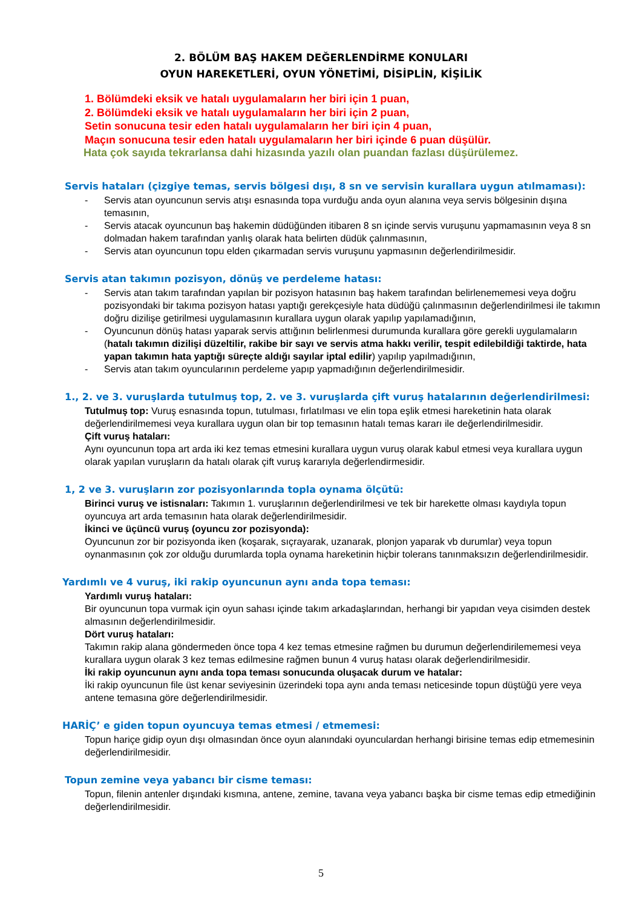2. BÖLÜM BAŞ HAKEM DEĞERLENDİRME KONULARI
OYUN HAREKETLERİ, OYUN YÖNETİMİ, DİSİPLİN, KİŞİLİK
1. Bölümdeki eksik ve hatalı uygulamaların her biri için 1 puan,
2. Bölümdeki eksik ve hatalı uygulamaların her biri için 2 puan,
Setin sonucuna tesir eden hatalı uygulamaların her biri için 4 puan,
Maçın sonucuna tesir eden hatalı uygulamaların her biri içinde 6 puan düşülür.
Hata çok sayıda tekrarlansa dahi hizasında yazılı olan puandan fazlası düşürülemez.
Servis hataları (çizgiye temas, servis bölgesi dışı, 8 sn ve servisin kurallara uygun atılmaması):
- Servis atan oyuncunun servis atışı esnasında topa vurduğu anda oyun alanına veya servis bölgesinin dışına temasının,
- Servis atacak oyuncunun baş hakemin düdüğünden itibaren 8 sn içinde servis vuruşunu yapmamasının veya 8 sn dolmadan hakem tarafından yanlış olarak hata belirten düdük çalınmasının,
- Servis atan oyuncunun topu elden çıkarmadan servis vuruşunu yapmasının değerlendirilmesidir.
Servis atan takımın pozisyon, dönüş ve perdeleme hatası:
- Servis atan takım tarafından yapılan bir pozisyon hatasının baş hakem tarafından belirlenememesi veya doğru pozisyondaki bir takıma pozisyon hatası yaptığı gerekçesiyle hata düdüğü çalınmasının değerlendirilmesi ile takımın doğru dizilişe getirilmesi uygulamasının kurallara uygun olarak yapılıp yapılamadığının,
- Oyuncunun dönüş hatası yaparak servis attığının belirlenmesi durumunda kurallara göre gerekli uygulamaların (hatalı takımın dizilişi düzeltilir, rakibe bir sayı ve servis atma hakkı verilir, tespit edilebildiği taktirde, hata yapan takımın hata yaptığı süreçte aldığı sayılar iptal edilir) yapılıp yapılmadığının,
- Servis atan takım oyuncularının perdeleme yapıp yapmadığının değerlendirilmesidir.
1., 2. ve 3. vuruşlarda tutulmuş top, 2. ve 3. vuruşlarda çift vuruş hatalarının değerlendirilmesi:
Tutulmuş top: Vuruş esnasında topun, tutulması, fırlatılması ve elin topa eşlik etmesi hareketinin hata olarak değerlendirilmemesi veya kurallara uygun olan bir top temasının hatalı temas kararı ile değerlendirilmesidir.
Çift vuruş hataları:
Aynı oyuncunun topa art arda iki kez temas etmesini kurallara uygun vuruş olarak kabul etmesi veya kurallara uygun olarak yapılan vuruşların da hatalı olarak çift vuruş kararıyla değerlendirmesidir.
1, 2 ve 3. vuruşların zor pozisyonlarında topla oynama ölçütü:
Birinci vuruş ve istisnaları: Takımın 1. vuruşlarının değerlendirilmesi ve tek bir harekette olması kaydıyla topun oyuncuya art arda temasının hata olarak değerlendirilmesidir.
İkinci ve üçüncü vuruş (oyuncu zor pozisyonda):
Oyuncunun zor bir pozisyonda iken (koşarak, sıçrayarak, uzanarak, plonjon yaparak vb durumlar) veya topun oynanmasının çok zor olduğu durumlarda topla oynama hareketinin hiçbir tolerans tanınmaksızın değerlendirilmesidir.
Yardımlı ve 4 vuruş, iki rakip oyuncunun aynı anda topa teması:
Yardımlı vuruş hataları:
Bir oyuncunun topa vurmak için oyun sahası içinde takım arkadaşlarından, herhangi bir yapıdan veya cisimden destek almasının değerlendirilmesidir.
Dört vuruş hataları:
Takımın rakip alana göndermeden önce topa 4 kez temas etmesine rağmen bu durumun değerlendirilememesi veya kurallara uygun olarak 3 kez temas edilmesine rağmen bunun 4 vuruş hatası olarak değerlendirilmesidir.
İki rakip oyuncunun aynı anda topa teması sonucunda oluşacak durum ve hatalar:
İki rakip oyuncunun file üst kenar seviyesinin üzerindeki topa aynı anda teması neticesinde topun düştüğü yere veya antene temasına göre değerlendirilmesidir.
HARİÇ’ e giden topun oyuncuya temas etmesi / etmemesi:
Topun hariçe gidip oyun dışı olmasından önce oyun alanındaki oyunculardan herhangi birisine temas edip etmemesinin değerlendirilmesidir.
Topun zemine veya yabancı bir cisme teması:
Topun, filenin antenler dışındaki kısmına, antene, zemine, tavana veya yabancı başka bir cisme temas edip etmediğinin değerlendirilmesidir.
5